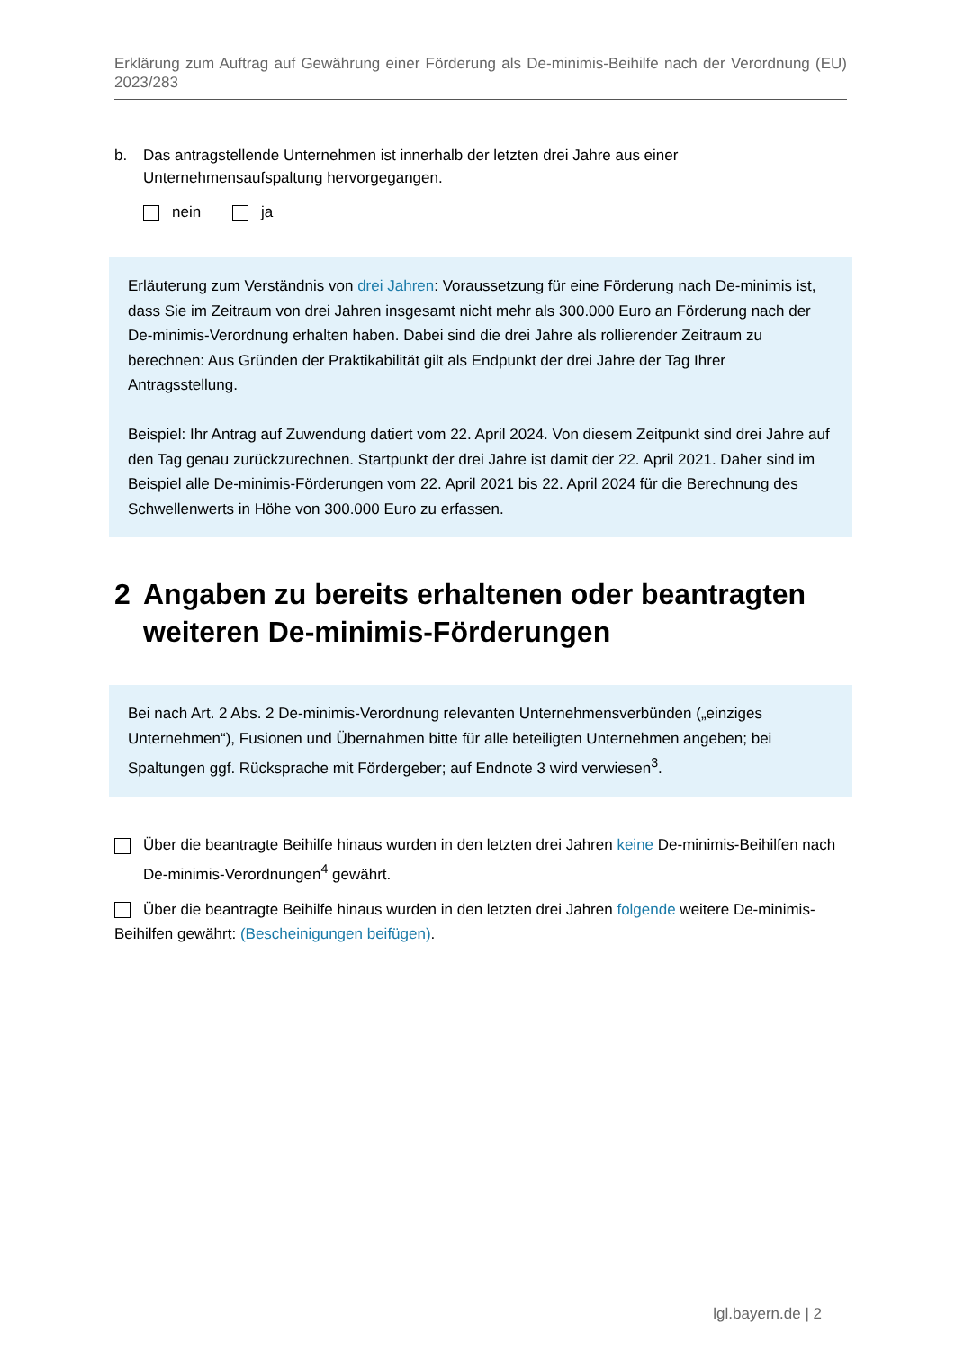Erklärung zum Auftrag auf Gewährung einer Förderung als De-minimis-Beihilfe nach der Verordnung (EU) 2023/283
b. Das antragstellende Unternehmen ist innerhalb der letzten drei Jahre aus einer Unternehmensaufspaltung hervorgegangen.
nein ja
Erläuterung zum Verständnis von drei Jahren: Voraussetzung für eine Förderung nach De-minimis ist, dass Sie im Zeitraum von drei Jahren insgesamt nicht mehr als 300.000 Euro an Förderung nach der De-minimis-Verordnung erhalten haben. Dabei sind die drei Jahre als rollierender Zeitraum zu berechnen: Aus Gründen der Praktikabilität gilt als Endpunkt der drei Jahre der Tag Ihrer Antragsstellung.
Beispiel: Ihr Antrag auf Zuwendung datiert vom 22. April 2024. Von diesem Zeitpunkt sind drei Jahre auf den Tag genau zurückzurechnen. Startpunkt der drei Jahre ist damit der 22. April 2021. Daher sind im Beispiel alle De-minimis-Förderungen vom 22. April 2021 bis 22. April 2024 für die Berechnung des Schwellenwerts in Höhe von 300.000 Euro zu erfassen.
2 Angaben zu bereits erhaltenen oder beantragten weiteren De-minimis-Förderungen
Bei nach Art. 2 Abs. 2 De-minimis-Verordnung relevanten Unternehmensverbünden („einziges Unternehmen“), Fusionen und Übernahmen bitte für alle beteiligten Unternehmen angeben; bei Spaltungen ggf. Rücksprache mit Fördergeber; auf Endnote 3 wird verwiesen<sup>3</sup>.
Über die beantragte Beihilfe hinaus wurden in den letzten drei Jahren keine De-minimis-Beihilfen nach De-minimis-Verordnungen<sup>4</sup> gewährt.
Über die beantragte Beihilfe hinaus wurden in den letzten drei Jahren folgende weitere De-minimis-Beihilfen gewährt: (Bescheinigungen beifügen).
lgl.bayern.de | 2